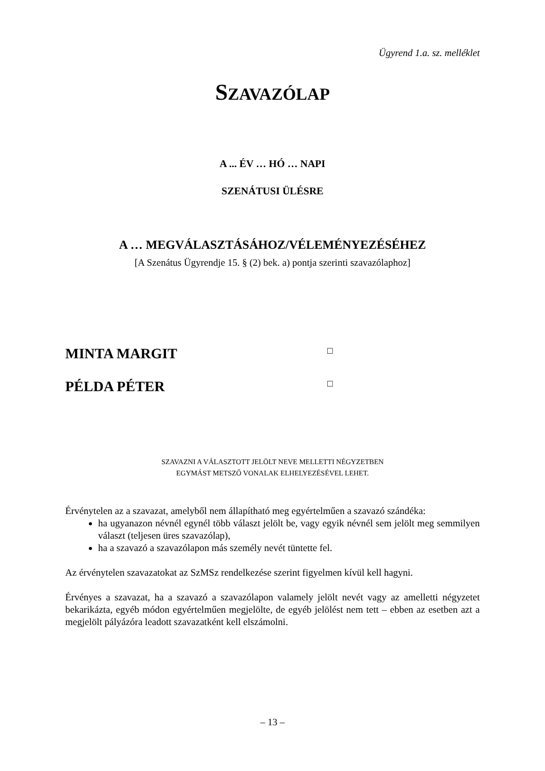Ügyrend 1.a. sz. melléklet
SZAVAZÓLAP
A ... ÉV … HÓ … NAPI
SZENÁTUSI ÜLÉSRE
A … MEGVÁLASZTÁSÁHOZ/VÉLEMÉNYEZÉSÉHEZ
[A Szenátus Ügyrendje 15. § (2) bek. a) pontja szerinti szavazólaphoz]
MINTA MARGIT □
PÉLDA PÉTER □
SZAVAZNI A VÁLASZTOTT JELÖLT NEVE MELLETTI NÉGYZETBEN
EGYMÁST METSZŐ VONALAK ELHELYEZÉSÉVEL LEHET.
Érvénytelen az a szavazat, amelyből nem állapítható meg egyértelműen a szavazó szándéka:
ha ugyanazon névnél egynél több választ jelölt be, vagy egyik névnél sem jelölt meg semmilyen választ (teljesen üres szavazólap),
ha a szavazó a szavazólapon más személy nevét tüntette fel.
Az érvénytelen szavazatokat az SzMSz rendelkezése szerint figyelmen kívül kell hagyni.
Érvényes a szavazat, ha a szavazó a szavazólapon valamely jelölt nevét vagy az amelletti négyzetet bekarikázta, egyéb módon egyértelműen megjelölte, de egyéb jelölést nem tett – ebben az esetben azt a megjelölt pályázóra leadott szavazatként kell elszámolni.
– 13 –